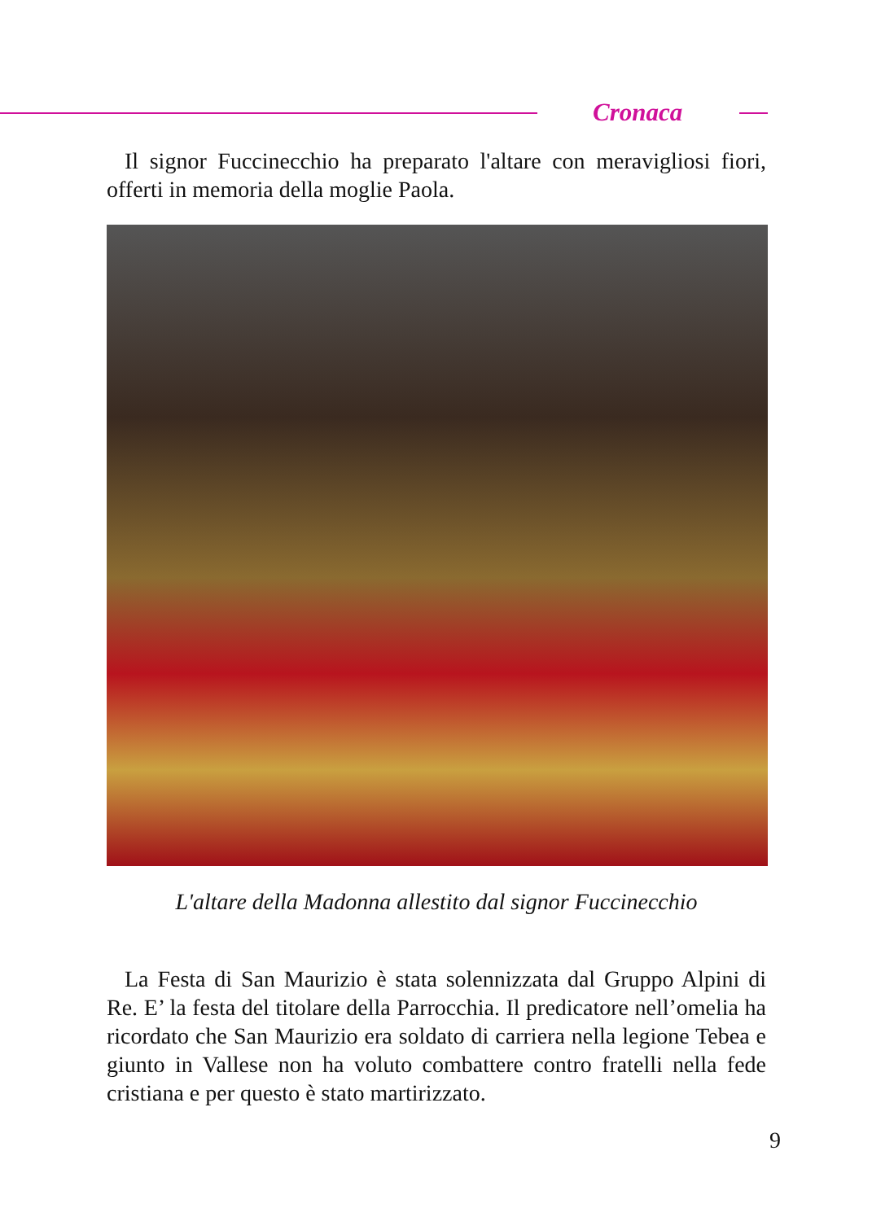Cronaca
Il signor Fuccinecchio ha preparato l'altare con meravigliosi fiori, offerti in memoria della moglie Paola.
L'altare della Madonna allestito dal signor Fuccinecchio
La Festa di San Maurizio è stata solennizzata dal Gruppo Alpini di Re. E’ la festa del titolare della Parrocchia. Il predicatore nell’o­melia ha ricordato che San Maurizio era soldato di carriera nella legione Tebea e giunto in Vallese non ha voluto combattere contro fratelli nella fede cristiana e per questo è stato martirizzato.
9